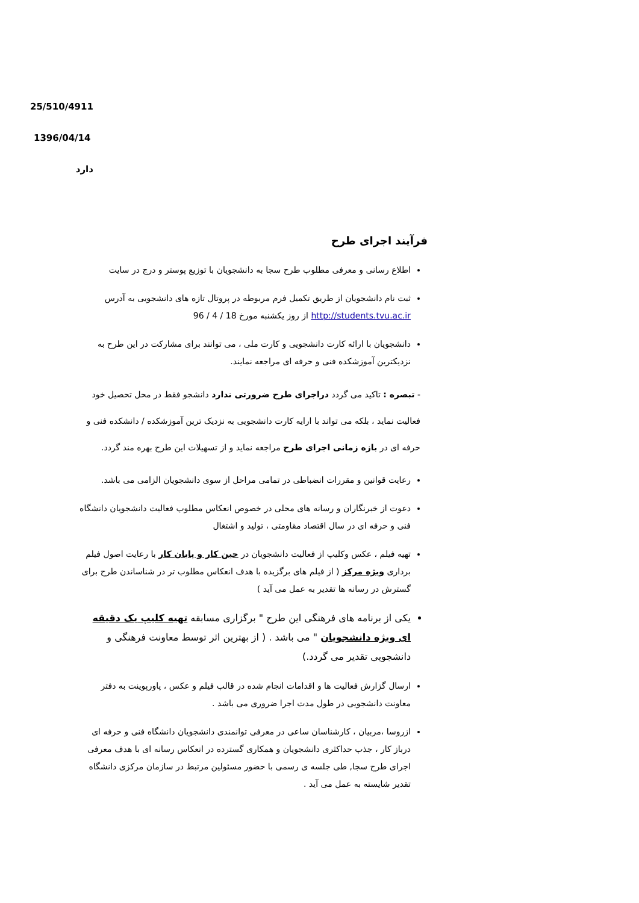25/510/4911
1396/04/14
دارد
فرآیند اجرای طرح
اطلاع رسانی و معرفی مطلوب طرح سجا به دانشجویان با توزیع پوستر و درج در سایت
ثبت نام دانشجویان از طریق تکمیل فرم مربوطه در پروتال تازه های دانشجویی به آدرس http://students.tvu.ac.ir از روز یکشنبه مورخ 18 / 4 / 96
دانشجویان با ارائه کارت دانشجویی و کارت ملی ، می توانند برای مشارکت در این طرح به نزدیکترین آموزشکده فنی و حرفه ای مراجعه نمایند.
- تبصره : تاکید می گردد دراجرای طرح ضرورتی ندارد دانشجو فقط در محل تحصیل خود فعالیت نماید ، بلکه می تواند با ارایه کارت دانشجویی به نزدیک ترین آموزشکده / دانشکده فنی و حرفه ای در بازه زمانی اجرای طرح مراجعه نماید و از تسهیلات این طرح بهره مند گردد.
رعایت قوانین و مقررات انضباطی در تمامی مراحل از سوی دانشجویان الزامی می باشد.
دعوت از خبرنگاران و رسانه های محلی در خصوص انعکاس مطلوب فعالیت دانشجویان دانشگاه فنی و حرفه ای در سال اقتصاد مقاومتی ، تولید و اشتغال
تهیه فیلم ، عکس وکلیپ از فعالیت دانشجویان در حین کار و پایان کار با رعایت اصول فیلم برداری ویژه مرکز ( از فیلم های برگزیده با هدف انعکاس مطلوب تر در شناساندن طرح برای گسترش در رسانه ها تقدیر به عمل می آید )
یکی از برنامه های فرهنگی این طرح " برگزاری مسابقه تهیه کلیپ یک دقیقه ای ویژه دانشجویان " می باشد . ( از بهترین اثر توسط معاونت فرهنگی و دانشجویی تقدیر می گردد.)
ارسال گزارش فعالیت ها و اقدامات انجام شده در قالب فیلم و عکس ، پاورپوینت به دفتر معاونت دانشجویی در طول مدت اجرا ضروری می باشد .
ازروسا ،مربیان ، کارشناسان ساعی در معرفی توانمندی دانشجویان دانشگاه فنی و حرفه ای درباز کار ، جذب حداکثری دانشجویان و همکاری گسترده در انعکاس رسانه ای با هدف معرفی اجرای طرح سجا, طی جلسه ی رسمی با حضور مسئولین مرتبط در سازمان مرکزی دانشگاه تقدیر شایسته به عمل می آید .